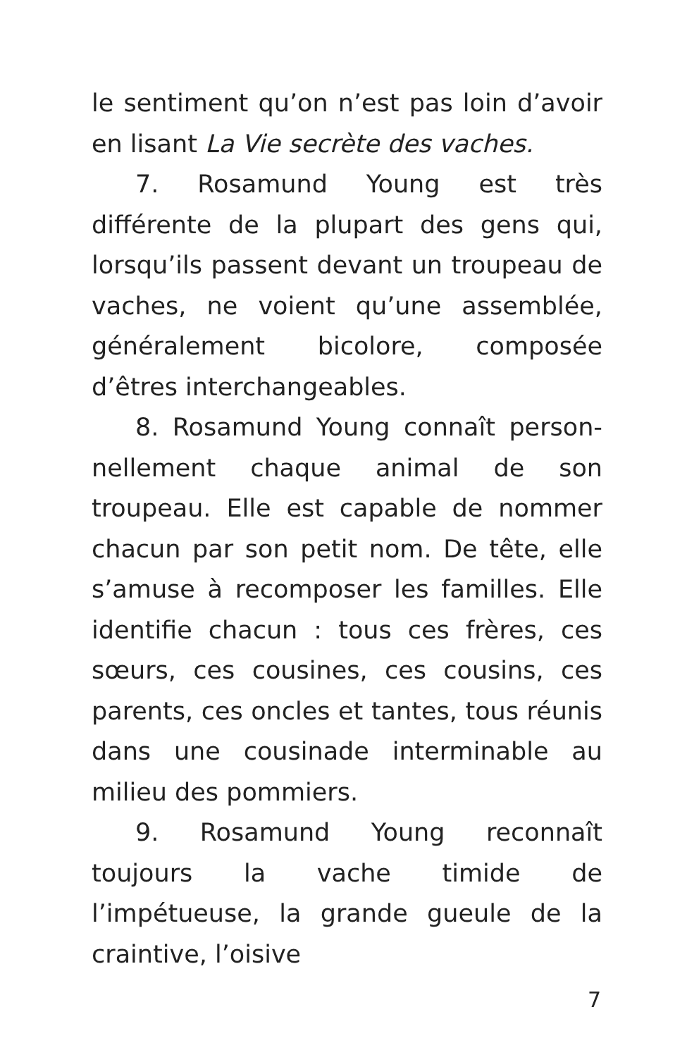le sentiment qu’on n’est pas loin d’avoir en lisant La Vie secrète des vaches.
7. Rosamund Young est très différente de la plupart des gens qui, lorsqu’ils passent devant un troupeau de vaches, ne voient qu’une assemblée, généra­lement bicolore, composée d’êtres interchangeables.
8. Rosamund Young connaît person­nellement chaque animal de son troupeau. Elle est capable de nommer chacun par son petit nom. De tête, elle s’amuse à recomposer les familles. Elle identifie chacun : tous ces frères, ces sœurs, ces cousines, ces cousins, ces parents, ces oncles et tantes, tous réunis dans une cousinade interminable au milieu des pommiers.
9. Rosamund Young reconnaît toujours la vache timide de l’impétueuse, la grande gueule de la craintive, l’oisive
7